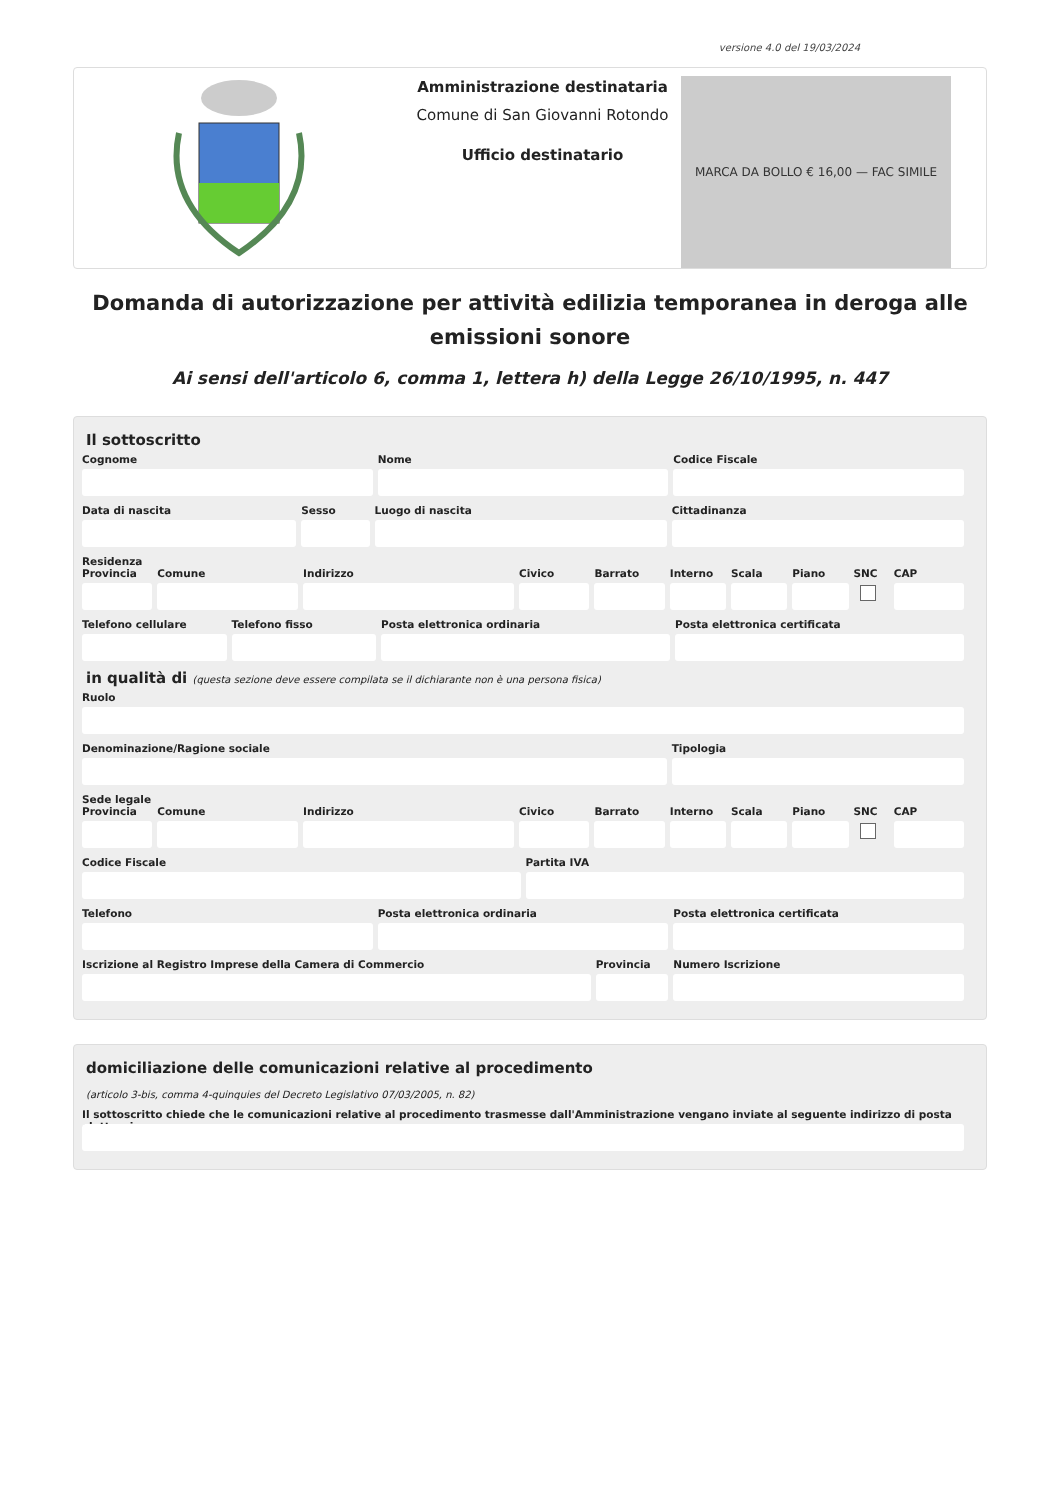versione 4.0 del 19/03/2024
Amministrazione destinataria
Comune di San Giovanni Rotondo
Ufficio destinatario
MARCA DA BOLLO € 16,00 — FAC SIMILE
Domanda di autorizzazione per attività edilizia temporanea in deroga alle emissioni sonore
Ai sensi dell'articolo 6, comma 1, lettera h) della Legge 26/10/1995, n. 447
Il sottoscritto
Cognome Nome Codice Fiscale
Data di nascita Sesso Luogo di nascita Cittadinanza
Residenza
Provincia Comune Indirizzo Civico Barrato Interno Scala Piano SNC CAP
Telefono cellulare Telefono fisso Posta elettronica ordinaria Posta elettronica certificata
in qualità di (questa sezione deve essere compilata se il dichiarante non è una persona fisica)
Ruolo
Denominazione/Ragione sociale Tipologia
Sede legale
Provincia Comune Indirizzo Civico Barrato Interno Scala Piano SNC CAP
Codice Fiscale Partita IVA
Telefono Posta elettronica ordinaria Posta elettronica certificata
Iscrizione al Registro Imprese della Camera di Commercio
Provincia Numero Iscrizione
domiciliazione delle comunicazioni relative al procedimento
(articolo 3-bis, comma 4-quinquies del Decreto Legislativo 07/03/2005, n. 82)
Il sottoscritto chiede che le comunicazioni relative al procedimento trasmesse dall'Amministrazione vengano inviate al seguente indirizzo di posta elettronica